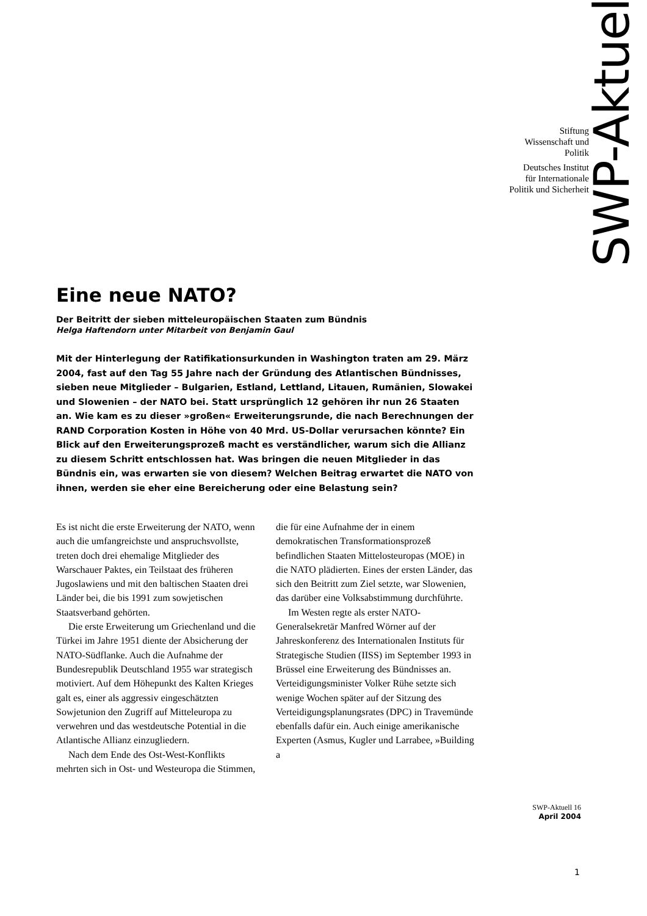SWP-Aktuell
Stiftung
Wissenschaft und
Politik
Deutsches Institut
für Internationale
Politik und Sicherheit
Eine neue NATO?
Der Beitritt der sieben mitteleuropäischen Staaten zum Bündnis
Helga Haftendorn unter Mitarbeit von Benjamin Gaul
Mit der Hinterlegung der Ratifikationsurkunden in Washington traten am 29. März 2004, fast auf den Tag 55 Jahre nach der Gründung des Atlantischen Bündnisses, sieben neue Mitglieder – Bulgarien, Estland, Lettland, Litauen, Rumänien, Slowakei und Slowenien – der NATO bei. Statt ursprünglich 12 gehören ihr nun 26 Staaten an. Wie kam es zu dieser »großen« Erweiterungsrunde, die nach Berechnungen der RAND Corporation Kosten in Höhe von 40 Mrd. US-Dollar verursachen könnte? Ein Blick auf den Erweiterungsprozeß macht es verständlicher, warum sich die Allianz zu diesem Schritt entschlossen hat. Was bringen die neuen Mitglieder in das Bündnis ein, was erwarten sie von diesem? Welchen Beitrag erwartet die NATO von ihnen, werden sie eher eine Bereicherung oder eine Belastung sein?
Es ist nicht die erste Erweiterung der NATO, wenn auch die umfangreichste und anspruchsvollste, treten doch drei ehemalige Mitglieder des Warschauer Paktes, ein Teilstaat des früheren Jugoslawiens und mit den baltischen Staaten drei Länder bei, die bis 1991 zum sowjetischen Staatsverband gehörten.
Die erste Erweiterung um Griechenland und die Türkei im Jahre 1951 diente der Absicherung der NATO-Südflanke. Auch die Aufnahme der Bundesrepublik Deutschland 1955 war strategisch motiviert. Auf dem Höhepunkt des Kalten Krieges galt es, einer als aggressiv eingeschätzten Sowjetunion den Zugriff auf Mitteleuropa zu verwehren und das westdeutsche Potential in die Atlantische Allianz einzugliedern.
Nach dem Ende des Ost-West-Konflikts mehrten sich in Ost- und Westeuropa die Stimmen, die für eine Aufnahme der in einem demokratischen Transformationsprozeß befindlichen Staaten Mittelosteuropas (MOE) in die NATO plädierten. Eines der ersten Länder, das sich den Beitritt zum Ziel setzte, war Slowenien, das darüber eine Volksabstimmung durchführte.
Im Westen regte als erster NATO-Generalsekretär Manfred Wörner auf der Jahreskonferenz des Internationalen Instituts für Strategische Studien (IISS) im September 1993 in Brüssel eine Erweiterung des Bündnisses an. Verteidigungsminister Volker Rühe setzte sich wenige Wochen später auf der Sitzung des Verteidigungsplanungsrates (DPC) in Travemünde ebenfalls dafür ein. Auch einige amerikanische Experten (Asmus, Kugler und Larrabee, »Building a
SWP-Aktuell 16
April 2004
1